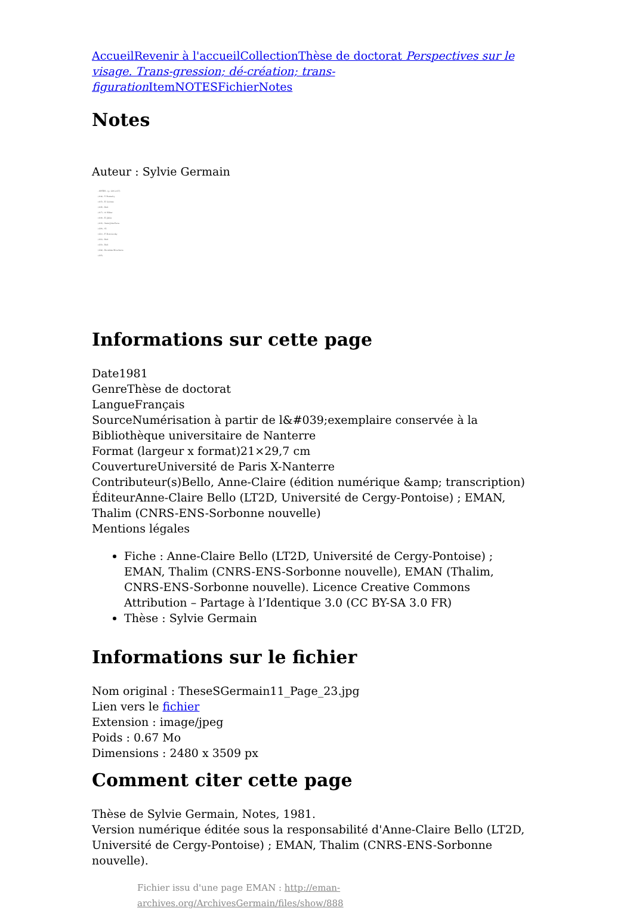Accueil Revenir à l'accueil Collection Thèse de doctorat Perspectives sur le visage. Trans-gression; dé-création; trans-figuration Item NOTES Fichier Notes
Notes
Auteur : Sylvie Germain
- NOTES - (p. 129 à 137)
(114) - Y. Bonnefoy
(115) - E. Lévinas
(116) - Ibid.
(117) - A. Néher
(118) - E. Jabès
(119) - Saint-John-Perse
(120) - Cf.
(121) - F. Dostoïevsky
(122) - Ibid.
(123) - Ibid.
(124) - De même Mouchette
(125)
Informations sur cette page
Date1981
GenreThèse de doctorat
LangueFrançais
SourceNumérisation à partir de l&#039;exemplaire conservée à la Bibliothèque universitaire de Nanterre
Format (largeur x format)21×29,7 cm
CouvertureUniversité de Paris X-Nanterre
Contributeur(s)Bello, Anne-Claire (édition numérique &amp; transcription)
ÉditeurAnne-Claire Bello (LT2D, Université de Cergy-Pontoise) ; EMAN, Thalim (CNRS-ENS-Sorbonne nouvelle)
Mentions légales
Fiche : Anne-Claire Bello (LT2D, Université de Cergy-Pontoise) ; EMAN, Thalim (CNRS-ENS-Sorbonne nouvelle), EMAN (Thalim, CNRS-ENS-Sorbonne nouvelle). Licence Creative Commons Attribution – Partage à l’Identique 3.0 (CC BY-SA 3.0 FR)
Thèse : Sylvie Germain
Informations sur le fichier
Nom original : TheseSGermain11_Page_23.jpg
Lien vers le fichier
Extension : image/jpeg
Poids : 0.67 Mo
Dimensions : 2480 x 3509 px
Comment citer cette page
Thèse de Sylvie Germain, Notes, 1981.
Version numérique éditée sous la responsabilité d'Anne-Claire Bello (LT2D, Université de Cergy-Pontoise) ; EMAN, Thalim (CNRS-ENS-Sorbonne nouvelle).
Fichier issu d'une page EMAN : http://eman-archives.org/ArchivesGermain/files/show/888